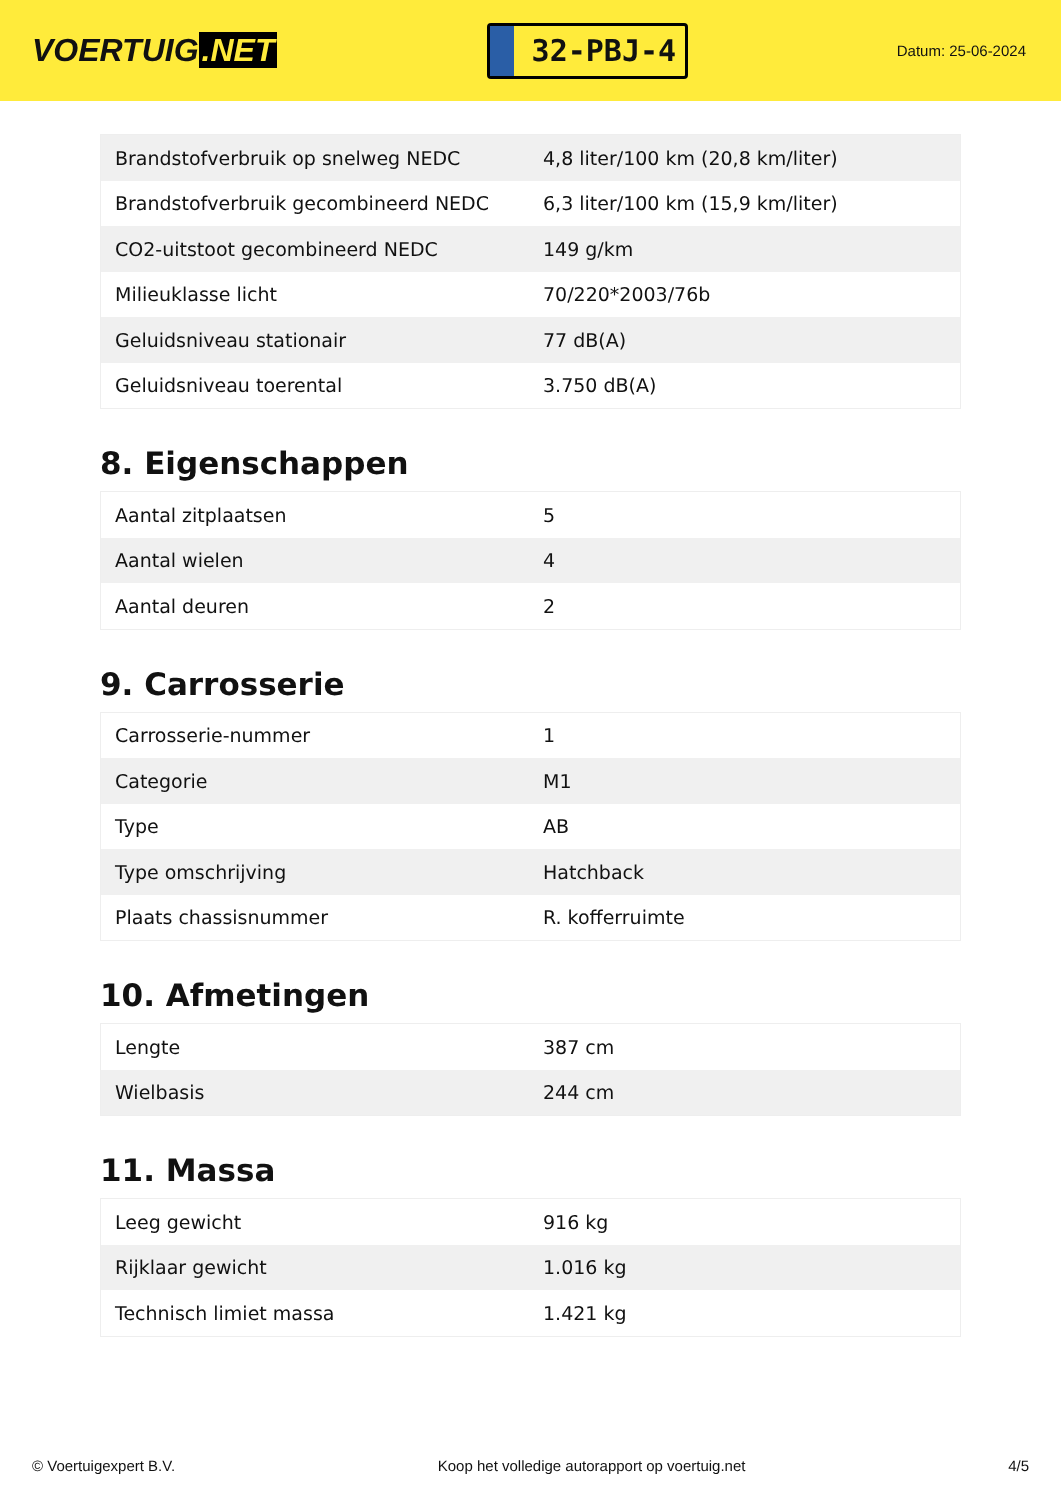VOERTUIG.NET
32-PBJ-4
Datum: 25-06-2024
| Brandstofverbruik op snelweg NEDC | 4,8 liter/100 km (20,8 km/liter) |
| Brandstofverbruik gecombineerd NEDC | 6,3 liter/100 km (15,9 km/liter) |
| CO2-uitstoot gecombineerd NEDC | 149 g/km |
| Milieuklasse licht | 70/220*2003/76b |
| Geluidsniveau stationair | 77 dB(A) |
| Geluidsniveau toerental | 3.750 dB(A) |
8. Eigenschappen
| Aantal zitplaatsen | 5 |
| Aantal wielen | 4 |
| Aantal deuren | 2 |
9. Carrosserie
| Carrosserie-nummer | 1 |
| Categorie | M1 |
| Type | AB |
| Type omschrijving | Hatchback |
| Plaats chassisnummer | R. kofferruimte |
10. Afmetingen
| Lengte | 387 cm |
| Wielbasis | 244 cm |
11. Massa
| Leeg gewicht | 916 kg |
| Rijklaar gewicht | 1.016 kg |
| Technisch limiet massa | 1.421 kg |
© Voertuigexpert B.V. Koop het volledige autorapport op voertuig.net 4/5